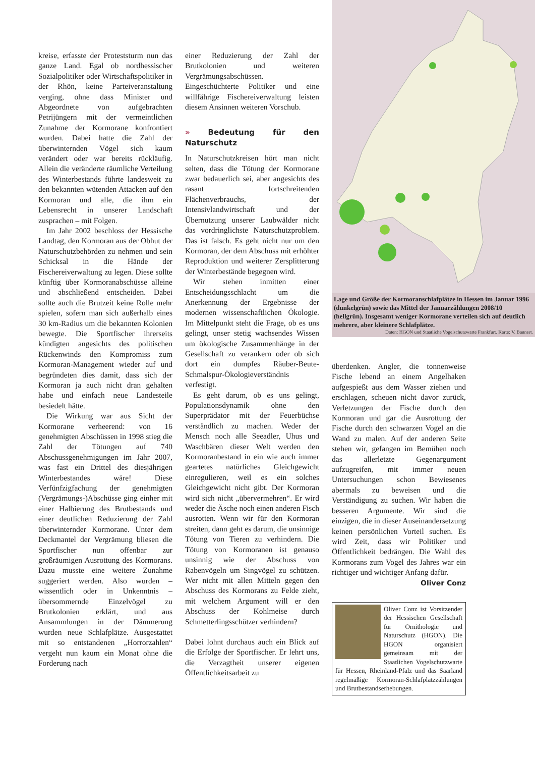kreise, erfasste der Proteststurm nun das ganze Land. Egal ob nordhessischer Sozialpolitiker oder Wirtschaftspolitiker in der Rhön, keine Parteiveranstaltung verging, ohne dass Minister und Abgeordnete von aufgebrachten Petrijüngern mit der vermeintlichen Zunahme der Kormorane konfrontiert wurden. Dabei hatte die Zahl der überwinternden Vögel sich kaum verändert oder war bereits rückläufig. Allein die veränderte räumliche Verteilung des Winterbestands führte landesweit zu den bekannten wütenden Attacken auf den Kormoran und alle, die ihm ein Lebensrecht in unserer Landschaft zusprachen – mit Folgen.
Im Jahr 2002 beschloss der Hessische Landtag, den Kormoran aus der Obhut der Naturschutzbehörden zu nehmen und sein Schicksal in die Hände der Fischereiverwaltung zu legen. Diese sollte künftig über Kormoranabschüsse alleine und abschließend entscheiden. Dabei sollte auch die Brutzeit keine Rolle mehr spielen, sofern man sich außerhalb eines 30 km-Radius um die bekannten Kolonien bewegte. Die Sportfischer ihrerseits kündigten angesichts des politischen Rückenwinds den Kompromiss zum Kormoran-Management wieder auf und begründeten dies damit, dass sich der Kormoran ja auch nicht dran gehalten habe und einfach neue Landesteile besiedelt hätte.
Die Wirkung war aus Sicht der Kormorane verheerend: von 16 genehmigten Abschüssen in 1998 stieg die Zahl der Tötungen auf 740 Abschussgenehmigungen im Jahr 2007, was fast ein Drittel des diesjährigen Winterbestandes wäre! Diese Verfünfzigfachung der genehmigten (Vergrämungs-)Abschüsse ging einher mit einer Halbierung des Brutbestands und einer deutlichen Reduzierung der Zahl überwinternder Kormorane. Unter dem Deckmantel der Vergrämung bliesen die Sportfischer nun offenbar zur großräumigen Ausrottung des Kormorans. Dazu musste eine weitere Zunahme suggeriert werden. Also wurden – wissentlich oder in Unkenntnis – übersommernde Einzelvögel zu Brutkolonien erklärt, und aus Ansammlungen in der Dämmerung wurden neue Schlafplätze. Ausgestattet mit so entstandenen „Horrorzahlen“ vergeht nun kaum ein Monat ohne die Forderung nach
einer Reduzierung der Zahl der Brutkolonien und weiteren Vergrämungsabschüssen. Eingeschüchterte Politiker und eine willfährige Fischereiverwaltung leisten diesem Ansinnen weiteren Vorschub.
» Bedeutung für den Naturschutz
In Naturschutzkreisen hört man nicht selten, dass die Tötung der Kormorane zwar bedauerlich sei, aber angesichts des rasant fortschreitenden Flächenverbrauchs, der Intensivlandwirtschaft und der Übernutzung unserer Laubwälder nicht das vordringlichste Naturschutzproblem. Das ist falsch. Es geht nicht nur um den Kormoran, der dem Abschuss mit erhöhter Reproduktion und weiterer Zersplitterung der Winterbestände begegnen wird.
Wir stehen inmitten einer Entscheidungsschlacht um die Anerkennung der Ergebnisse der modernen wissenschaftlichen Ökologie. Im Mittelpunkt steht die Frage, ob es uns gelingt, unser stetig wachsendes Wissen um ökologische Zusammenhänge in der Gesellschaft zu verankern oder ob sich dort ein dumpfes Räuber-Beute-Schmalspur-Ökologieverständnis verfestigt.
Es geht darum, ob es uns gelingt, Populationsdynamik ohne den Superprädator mit der Feuerbüchse verständlich zu machen. Weder der Mensch noch alle Seeadler, Uhus und Waschbären dieser Welt werden den Kormoranbestand in ein wie auch immer geartetes natürliches Gleichgewicht einregulieren, weil es ein solches Gleichgewicht nicht gibt. Der Kormoran wird sich nicht „übervermehren“. Er wird weder die Äsche noch einen anderen Fisch ausrotten. Wenn wir für den Kormoran streiten, dann geht es darum, die unsinnige Tötung von Tieren zu verhindern. Die Tötung von Kormoranen ist genauso unsinnig wie der Abschuss von Rabenvögeln um Singvögel zu schützen. Wer nicht mit allen Mitteln gegen den Abschuss des Kormorans zu Felde zieht, mit welchem Argument will er den Abschuss der Kohlmeise durch Schmetterlingsschützer verhindern?
Dabei lohnt durchaus auch ein Blick auf die Erfolge der Sportfischer. Er lehrt uns, die Verzagtheit unserer eigenen Öffentlichkeitsarbeit zu
Lage und Größe der Kormoranschlafplätze in Hessen im Januar 1996 (dunkelgrün) sowie das Mittel der Januarzählungen 2008/10 (hellgrün). Insgesamt weniger Kormorane verteilen sich auf deutlich mehrere, aber kleinere Schlafplätze.
Daten: HGON und Staatliche Vogelschutzwarte Frankfurt. Karte: V. Bannert.
überdenken. Angler, die tonnenweise Fische lebend an einem Angelhaken aufgespießt aus dem Wasser ziehen und erschlagen, scheuen nicht davor zurück, Verletzungen der Fische durch den Kormoran und gar die Ausrottung der Fische durch den schwarzen Vogel an die Wand zu malen. Auf der anderen Seite stehen wir, gefangen im Bemühen noch das allerletzte Gegenargument aufzugreifen, mit immer neuen Untersuchungen schon Bewiesenes abermals zu beweisen und die Verständigung zu suchen. Wir haben die besseren Argumente. Wir sind die einzigen, die in dieser Auseinandersetzung keinen persönlichen Vorteil suchen. Es wird Zeit, dass wir Politiker und Öffentlichkeit bedrängen. Die Wahl des Kormorans zum Vogel des Jahres war ein richtiger und wichtiger Anfang dafür.
Oliver Conz
Oliver Conz ist Vorsitzender der Hessischen Gesellschaft für Ornithologie und Naturschutz (HGON). Die HGON organisiert gemeinsam mit der Staatlichen Vogelschutzwarte für Hessen, Rheinland-Pfalz und das Saarland regelmäßige Kormoran-Schlafplatzzählungen und Brutbestandserhebungen.